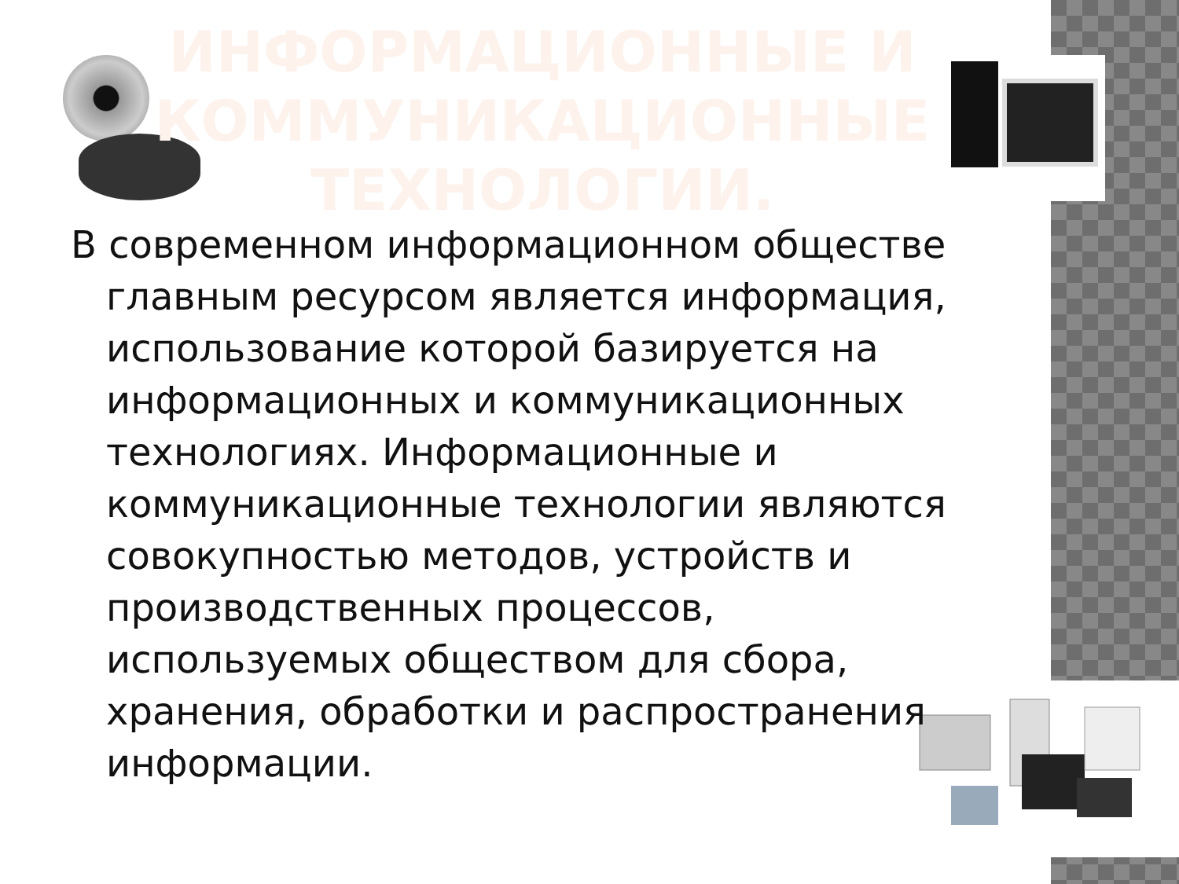ИНФОРМАЦИОННЫЕ И КОММУНИКАЦИОННЫЕ ТЕХНОЛОГИИ.
В современном информационном обществе главным ресурсом является информация, использование которой базируется на информационных и коммуникационных технологиях. Информационные и коммуникационные технологии являются совокупностью методов, устройств и производственных процессов, используемых обществом для сбора, хранения, обработки и распространения информации.